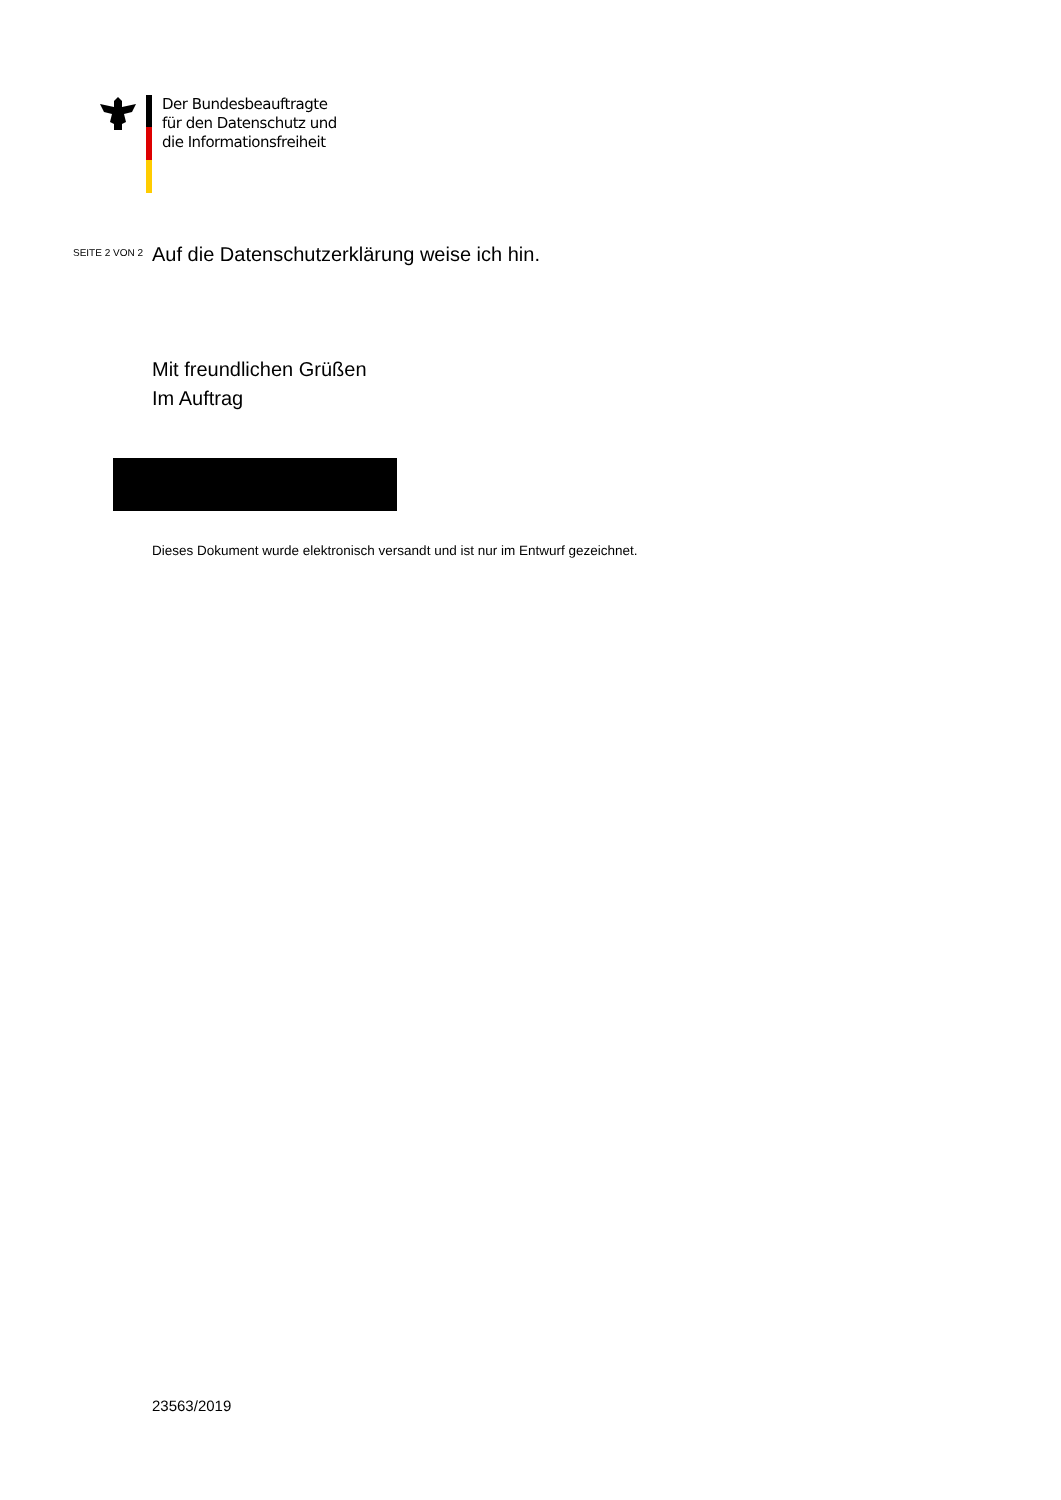Der Bundesbeauftragte
für den Datenschutz und
die Informationsfreiheit
SEITE 2 VON 2
Auf die Datenschutzerklärung weise ich hin.
Mit freundlichen Grüßen
Im Auftrag
Dieses Dokument wurde elektronisch versandt und ist nur im Entwurf gezeichnet.
23563/2019